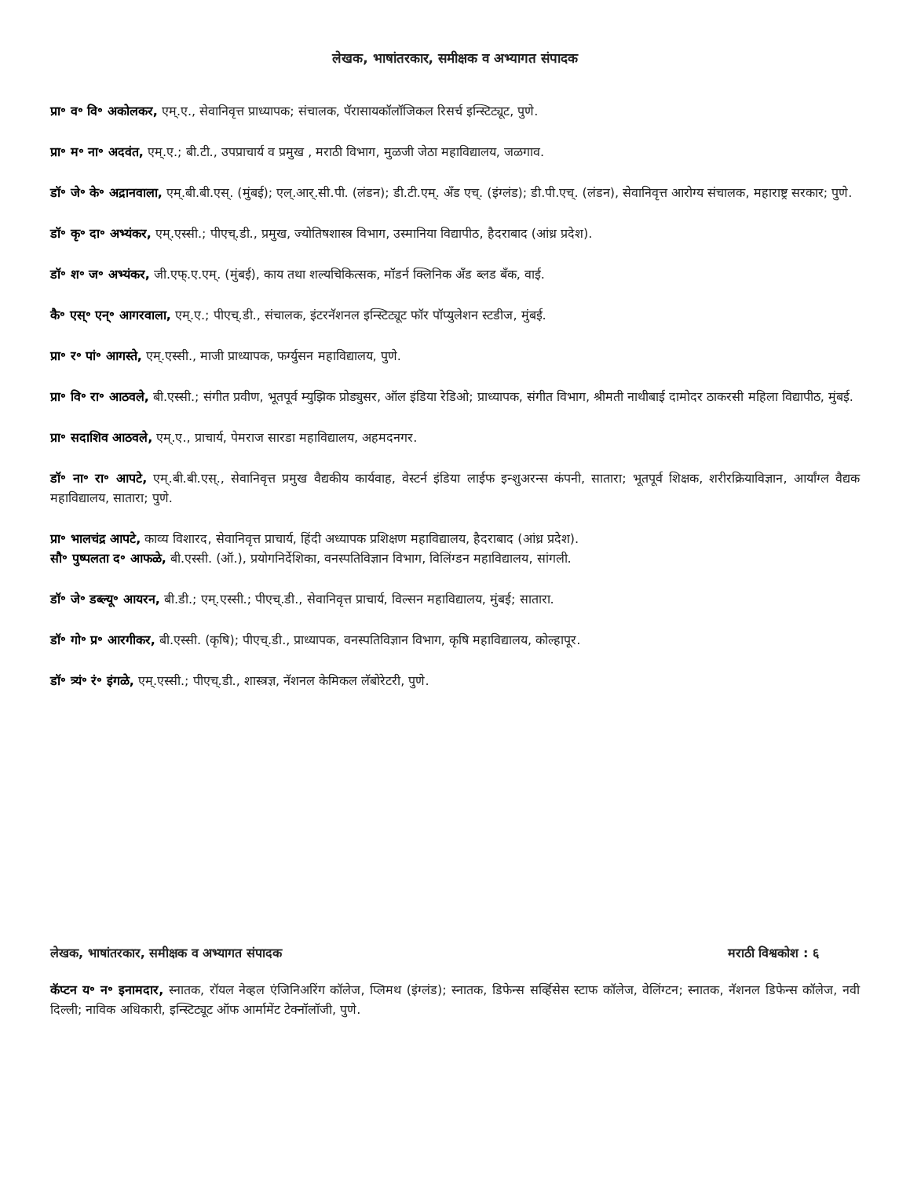लेखक, भाषांतरकार, समीक्षक व अभ्यागत संपादक
प्रा॰ व॰ वि॰ अकोलकर, एम्.ए., सेवानिवृत्त प्राध्यापक; संचालक, पॅरासायकॉलॉजिकल रिसर्च इन्स्टिट्यूट, पुणे.
प्रा॰ म॰ ना॰ अदवंत, एम्.ए.; बी.टी., उपप्राचार्य व प्रमुख , मराठी विभाग, मुळजी जेठा महाविद्यालय, जळगाव.
डॉ॰ जे॰ के॰ अद्रानवाला, एम्.बी.बी.एस्. (मुंबई); एल्.आर्.सी.पी. (लंडन); डी.टी.एम्. अँड एच्. (इंग्लंड); डी.पी.एच्. (लंडन), सेवानिवृत्त आरोग्य संचालक, महाराष्ट्र सरकार; पुणे.
डॉ॰ कृ॰ दा॰ अभ्यंकर, एम्.एस्सी.; पीएच्.डी., प्रमुख, ज्योतिषशास्त्र विभाग, उस्मानिया विद्यापीठ, हैदराबाद (आंध्र प्रदेश).
डॉ॰ श॰ ज॰ अभ्यंकर, जी.एफ्.ए.एम्. (मुंबई), काय तथा शल्यचिकित्सक, मॉडर्न क्लिनिक अँड ब्लड बँक, वाई.
कै॰ एस्॰ एन्॰ आगरवाला, एम्.ए.; पीएच्.डी., संचालक, इंटरनॅशनल इन्स्टिट्यूट फॉर पॉप्युलेशन स्टडीज, मुंबई.
प्रा॰ र॰ पां॰ आगस्ते, एम्.एस्सी., माजी प्राध्यापक, फर्ग्युसन महाविद्यालय, पुणे.
प्रा॰ वि॰ रा॰ आठवले, बी.एस्सी.; संगीत प्रवीण, भूतपूर्व म्युझिक प्रोड्युसर, ऑल इंडिया रेडिओ; प्राध्यापक, संगीत विभाग, श्रीमती नाथीबाई दामोदर ठाकरसी महिला विद्यापीठ, मुंबई.
प्रा॰ सदाशिव आठवले, एम्.ए., प्राचार्य, पेमराज सारडा महाविद्यालय, अहमदनगर.
डॉ॰ ना॰ रा॰ आपटे, एम्.बी.बी.एस्., सेवानिवृत्त प्रमुख वैद्यकीय कार्यवाह, वेस्टर्न इंडिया लाईफ इन्शुअरन्स कंपनी, सातारा; भूतपूर्व शिक्षक, शरीरक्रियाविज्ञान, आर्यांग्ल वैद्यक महाविद्यालय, सातारा; पुणे.
प्रा॰ भालचंद्र आपटे, काव्य विशारद, सेवानिवृत्त प्राचार्य, हिंदी अध्यापक प्रशिक्षण महाविद्यालय, हैदराबाद (आंध्र प्रदेश).
सौ॰ पुष्पलता द॰ आफळे, बी.एस्सी. (ऑ.), प्रयोगनिर्देशिका, वनस्पतिविज्ञान विभाग, विलिंग्डन महाविद्यालय, सांगली.
डॉ॰ जे॰ डब्ल्यू॰ आयरन, बी.डी.; एम्.एस्सी.; पीएच्.डी., सेवानिवृत्त प्राचार्य, विल्सन महाविद्यालय, मुंबई; सातारा.
डॉ॰ गो॰ प्र॰ आरगीकर, बी.एस्सी. (कृषि); पीएच्.डी., प्राध्यापक, वनस्पतिविज्ञान विभाग, कृषि महाविद्यालय, कोल्हापूर.
डॉ॰ त्र्यं॰ रं॰ इंगळे, एम्.एस्सी.; पीएच्.डी., शास्त्रज्ञ, नॅशनल केमिकल लॅबोरेटरी, पुणे.
लेखक, भाषांतरकार, समीक्षक व अभ्यागत संपादक मराठी विश्वकोश : ६
कॅप्टन य॰ न॰ इनामदार, स्नातक, रॉयल नेव्हल एंजिनिअरिंग कॉलेज, प्लिमथ (इंग्लंड); स्नातक, डिफेन्स सर्व्हिसेस स्टाफ कॉलेज, वेलिंग्टन; स्नातक, नॅशनल डिफेन्स कॉलेज, नवी दिल्ली; नाविक अधिकारी, इन्स्टिट्यूट ऑफ आर्मामेंट टेक्नॉलॉजी, पुणे.